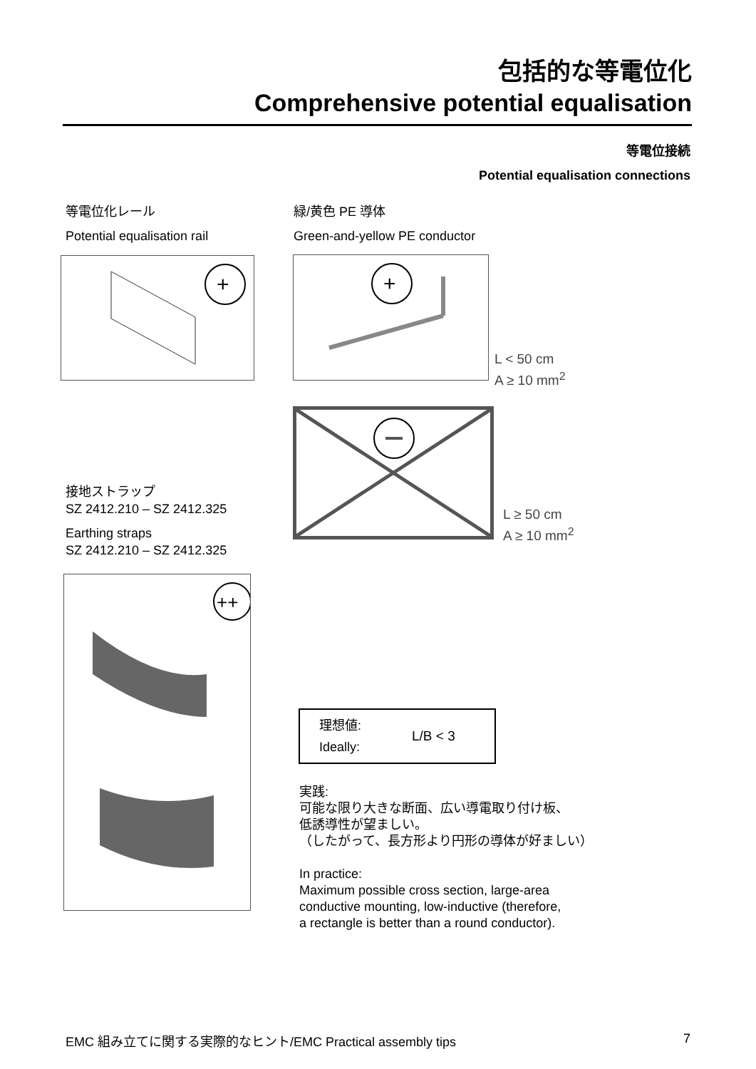包括的な等電位化
Comprehensive potential equalisation
等電位接続
Potential equalisation connections
等電位化レール
Potential equalisation rail
+
緑/黄色 PE 導体
Green-and-yellow PE conductor
+
L < 50 cm
A ≥ 10 mm<sup>2</sup>
L ≥ 50 cm
A ≥ 10 mm<sup>2</sup>
接地ストラップ
SZ 2412.210 – SZ 2412.325
Earthing straps
SZ 2412.210 – SZ 2412.325
++
理想値:
Ideally:
L/B < 3
実践:
可能な限り大きな断面、広い導電取り付け板、
低誘導性が望ましい。
（したがって、長方形より円形の導体が好ましい）
In practice:
Maximum possible cross section, large-area
conductive mounting, low-inductive (therefore,
a rectangle is better than a round conductor).
EMC 組み立てに関する実際的なヒント/EMC Practical assembly tips 7